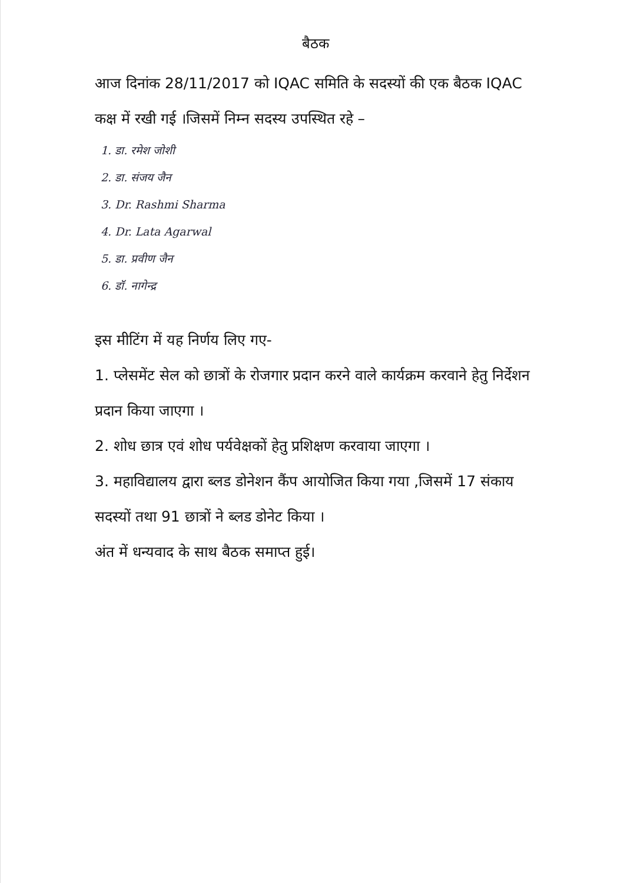बैठक
आज दिनांक 28/11/2017 को IQAC समिति के सदस्यों की एक बैठक IQAC कक्ष में रखी गई ।जिसमें निम्न सदस्य उपस्थित रहे –
1. डा. रमेश जोशी
2. डा. संजय जैन
3. Dr. Rashmi Sharma
4. Dr. Lata Agarwal
5. डा. प्रवीण जैन
6. डॉ. नागेन्द्र
इस मीटिंग में यह निर्णय लिए गए-
1. प्लेसमेंट सेल को छात्रों के रोजगार प्रदान करने वाले कार्यक्रम करवाने हेतु निर्देशन प्रदान किया जाएगा ।
2. शोध छात्र एवं शोध पर्यवेक्षकों हेतु प्रशिक्षण करवाया जाएगा ।
3. महाविद्यालय द्वारा ब्लड डोनेशन कैंप आयोजित किया गया ,जिसमें 17 संकाय सदस्यों तथा 91 छात्रों ने ब्लड डोनेट किया ।
अंत में धन्यवाद के साथ बैठक समाप्त हुई।